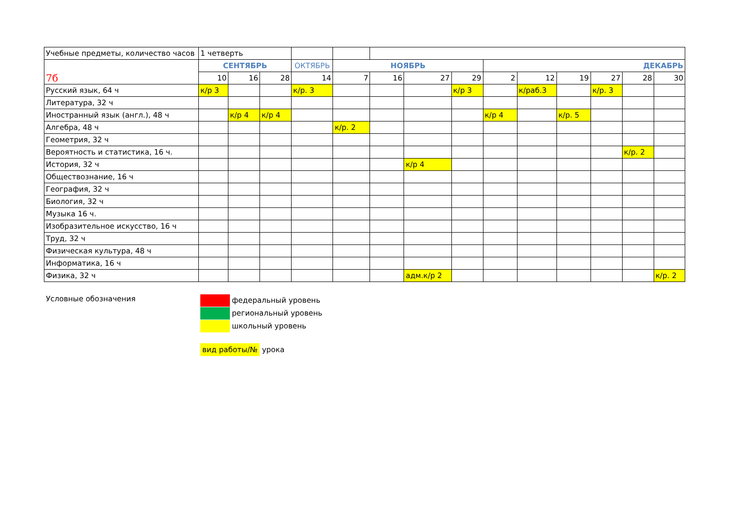| Учебные предметы, количество часов | 1 четверть | | | | | | | | | | | | | |
| --- | --- | --- | --- | --- | --- | --- | --- | --- | --- | --- | --- | --- | --- | --- |
| 7б | СЕНТЯБРЬ | | | ОКТЯБРЬ | НОЯБРЬ | | | | ДЕКАБРЬ | | | | | |
| | 10 | 16 | 28 | 14 | 7 | 16 | 27 | 29 | 2 | 12 | 19 | 27 | 28 | 30 |
| Русский язык, 64 ч | к/р 3 | | | к/р. 3 | | | | к/р 3 | | к/раб.3 | | к/р. 3 | | |
| Литература, 32 ч | | | | | | | | | | | | | | |
| Иностранный язык (англ.), 48 ч | | к/р 4 | к/р 4 | | | | | | к/р 4 | | к/р. 5 | | | |
| Алгебра, 48 ч | | | | | к/р. 2 | | | | | | | | | |
| Геометрия, 32 ч | | | | | | | | | | | | | | |
| Вероятность и статистика, 16 ч. | | | | | | | | | | | | | к/р. 2 | |
| История, 32 ч | | | | | | | к/р 4 | | | | | | | |
| Обществознание, 16 ч | | | | | | | | | | | | | | |
| География, 32 ч | | | | | | | | | | | | | | |
| Биология, 32 ч | | | | | | | | | | | | | | |
| Музыка 16 ч. | | | | | | | | | | | | | | |
| Изобразительное искусство, 16 ч | | | | | | | | | | | | | | |
| Труд, 32 ч | | | | | | | | | | | | | | |
| Физическая культура, 48 ч | | | | | | | | | | | | | | |
| Информатика, 16 ч | | | | | | | | | | | | | | |
| Физика, 32 ч | | | | | | | адм.к/р 2 | | | | | | | к/р. 2 |
Условные обозначения
федеральный уровень
региональный уровень
школьный уровень
вид работы/№ урока